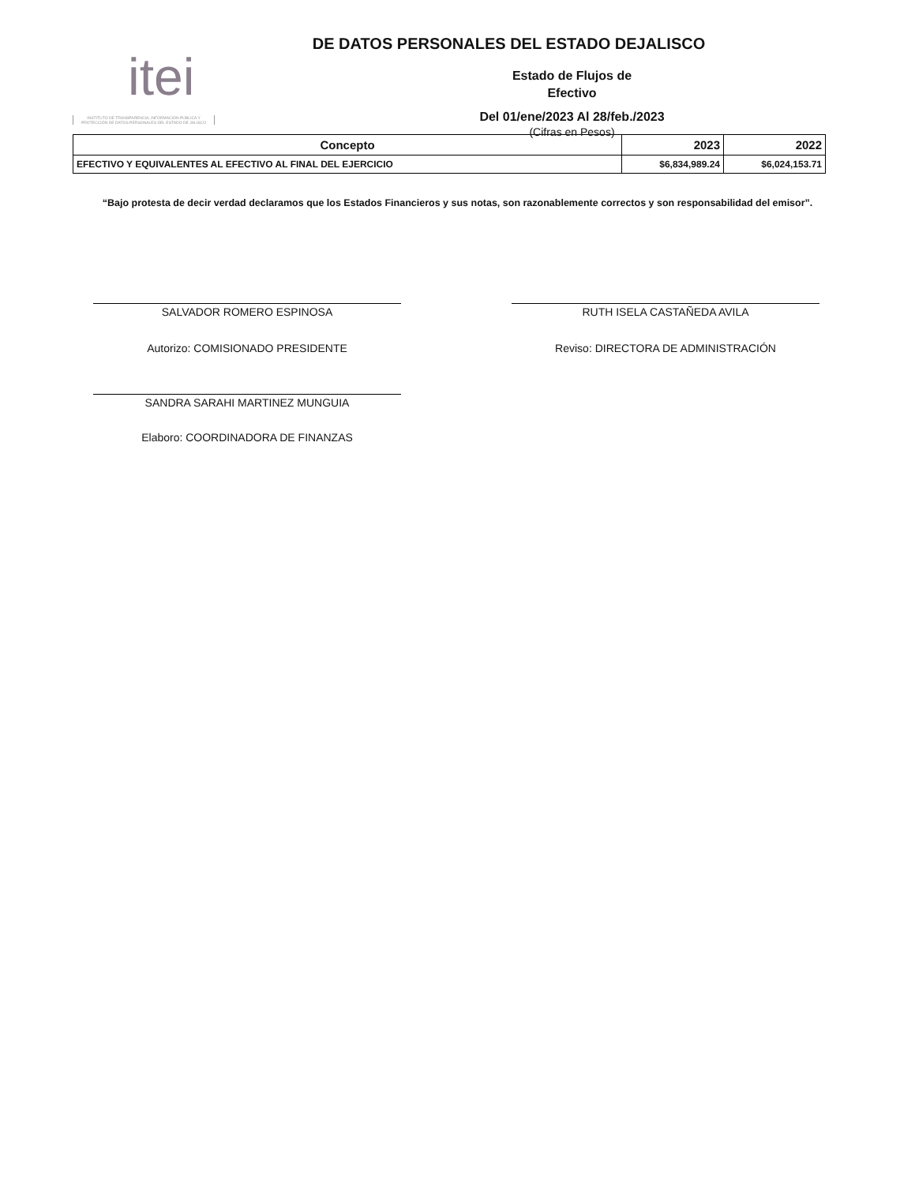itei
INSTITUTO DE TRANSPARENCIA, INFORMACIÓN PÚBLICA Y PROTECCIÓN DE DATOS PERSONALES DEL ESTADO DE JALISCO
DE DATOS PERSONALES DEL ESTADO DEJALISCO
Estado de Flujos de
Efectivo
Del 01/ene/2023 Al 28/feb./2023
(Cifras en Pesos)
| Concepto | 2023 | 2022 |
| --- | --- | --- |
| EFECTIVO Y EQUIVALENTES AL EFECTIVO AL FINAL DEL EJERCICIO | $6,834,989.24 | $6,024,153.71 |
“Bajo protesta de decir verdad declaramos que los Estados Financieros y sus notas, son razonablemente correctos y son responsabilidad del emisor”.
SALVADOR ROMERO ESPINOSA
Autorizo: COMISIONADO PRESIDENTE
SANDRA SARAHI MARTINEZ MUNGUIA
Elaboro: COORDINADORA DE FINANZAS
RUTH ISELA CASTAÑEDA AVILA
Reviso: DIRECTORA DE ADMINISTRACIÓN